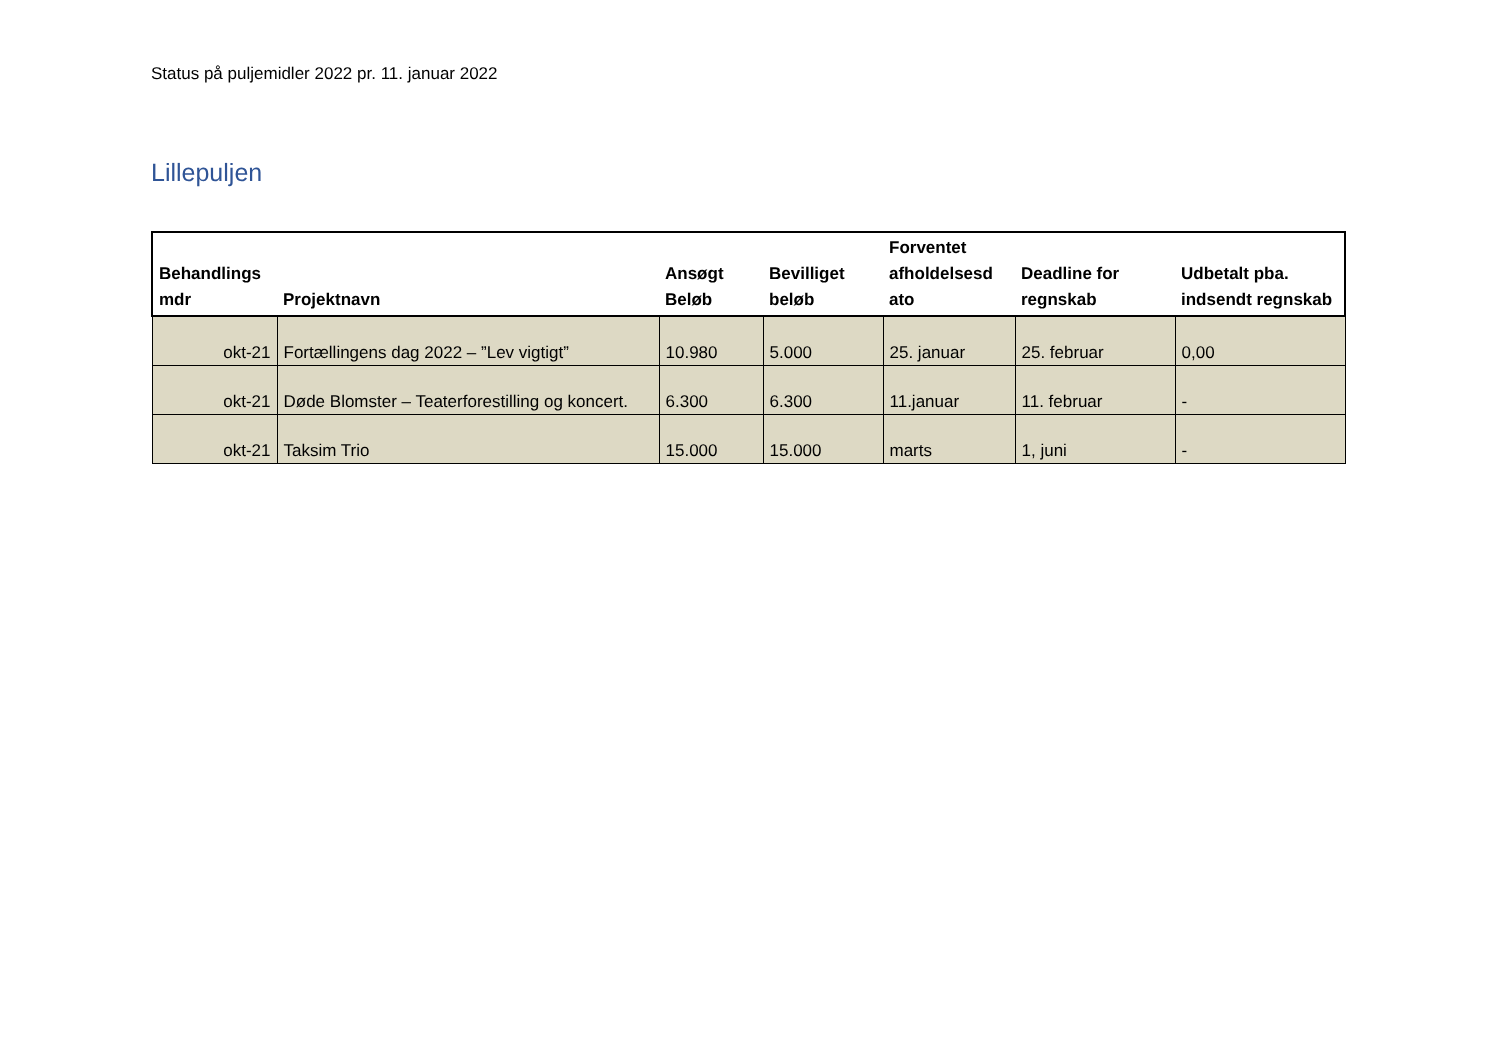Status på puljemidler 2022 pr. 11. januar 2022
Lillepuljen
| Behandlings mdr | Projektnavn | Ansøgt Beløb | Bevilliget beløb | Forventet afholdelsesd ato | Deadline for regnskab | Udbetalt pba. indsendt regnskab |
| --- | --- | --- | --- | --- | --- | --- |
| okt-21 | Fortællingens dag 2022 – ”Lev vigtigt” | 10.980 | 5.000 | 25. januar | 25. februar | 0,00 |
| okt-21 | Døde Blomster – Teaterforestilling og koncert. | 6.300 | 6.300 | 11.januar | 11. februar | - |
| okt-21 | Taksim Trio | 15.000 | 15.000 | marts | 1, juni | - |